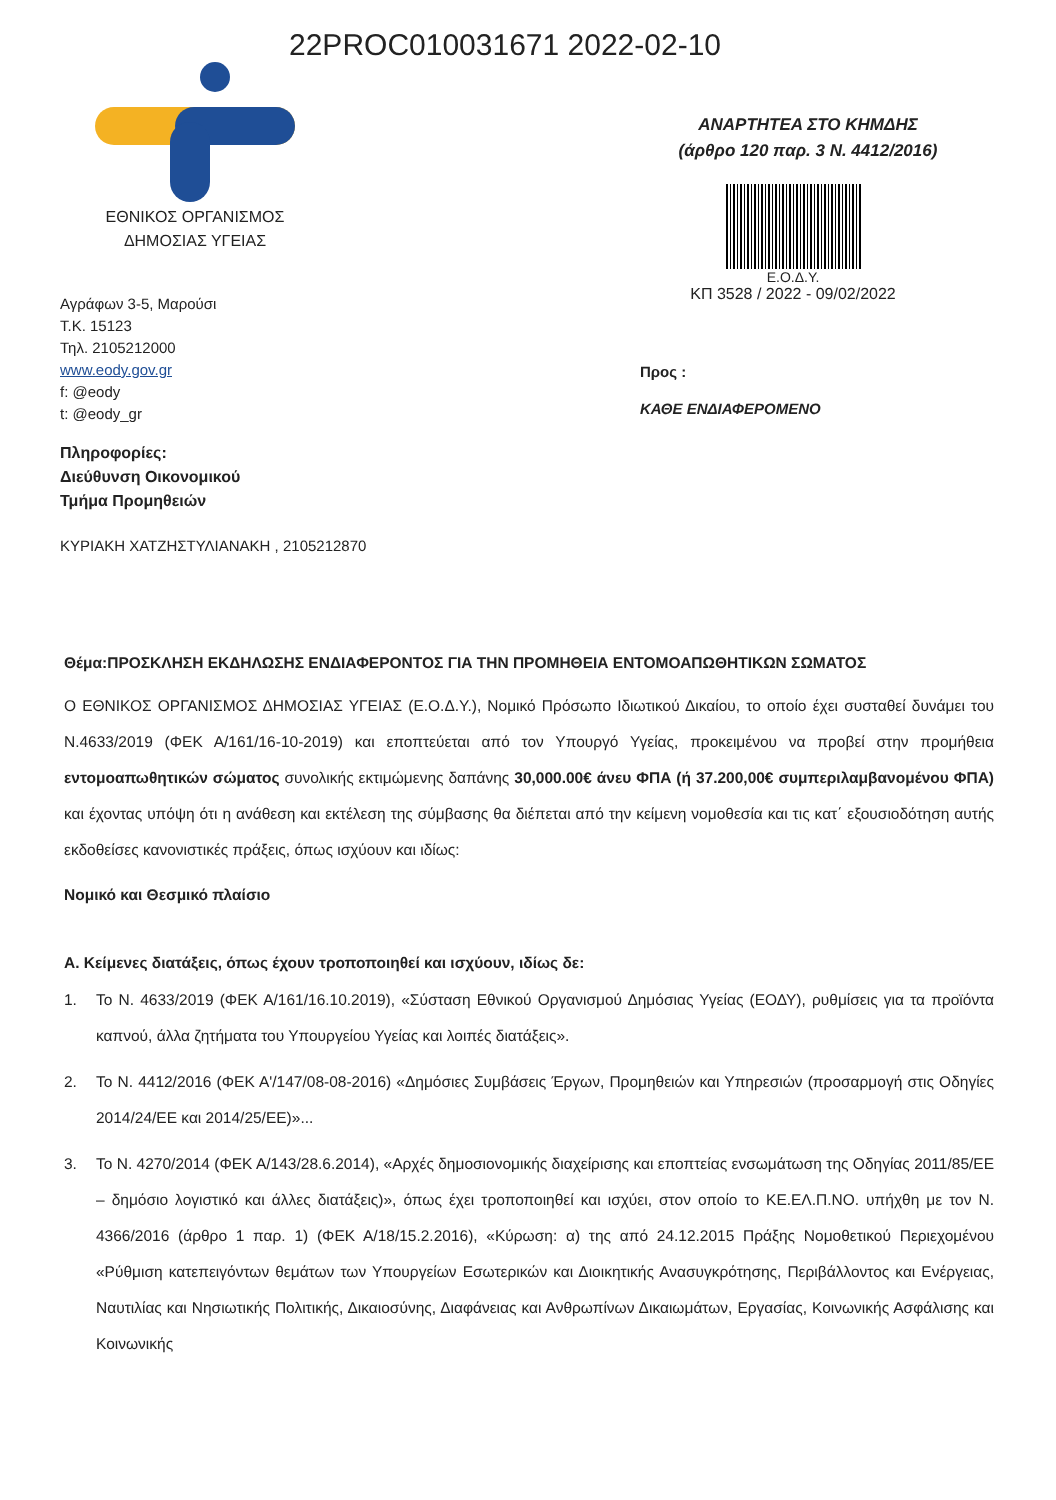22PROC010031671 2022-02-10
ΕΘΝΙΚΟΣ ΟΡΓΑΝΙΣΜΟΣ
ΔΗΜΟΣΙΑΣ ΥΓΕΙΑΣ
Αγράφων 3-5, Μαρούσι
Τ.Κ. 15123
Τηλ. 2105212000
www.eody.gov.gr
f: @eody
t: @eody_gr
Πληροφορίες:
Διεύθυνση Οικονομικού
Τμήμα Προμηθειών
ΚΥΡΙΑΚΗ ΧΑΤΖΗΣΤΥΛΙΑΝΑΚΗ , 2105212870
ΑΝΑΡΤΗΤΕΑ ΣΤΟ ΚΗΜΔΗΣ
(άρθρο 120 παρ. 3 Ν. 4412/2016)
Ε.Ο.Δ.Υ.
ΚΠ 3528 / 2022 - 09/02/2022
Προς :
ΚΑΘΕ ΕΝΔΙΑΦΕΡΟΜΕΝΟ
Θέμα:ΠΡΟΣΚΛΗΣΗ ΕΚΔΗΛΩΣΗΣ ΕΝΔΙΑΦΕΡΟΝΤΟΣ ΓΙΑ ΤΗΝ ΠΡΟΜΗΘΕΙΑ ΕΝΤΟΜΟΑΠΩΘΗΤΙΚΩΝ ΣΩΜΑΤΟΣ
Ο ΕΘΝΙΚΟΣ ΟΡΓΑΝΙΣΜΟΣ ΔΗΜΟΣΙΑΣ ΥΓΕΙΑΣ (Ε.Ο.Δ.Υ.), Νομικό Πρόσωπο Ιδιωτικού Δικαίου, το οποίο έχει συσταθεί δυνάμει του Ν.4633/2019 (ΦΕΚ Α/161/16-10-2019) και εποπτεύεται από τον Υπουργό Υγείας, προκειμένου να προβεί στην προμήθεια εντομοαπωθητικών σώματος συνολικής εκτιμώμενης δαπάνης 30,000.00€ άνευ ΦΠΑ (ή 37.200,00€ συμπεριλαμβανομένου ΦΠΑ) και έχοντας υπόψη ότι η ανάθεση και εκτέλεση της σύμβασης θα διέπεται από την κείμενη νομοθεσία και τις κατ΄ εξουσιοδότηση αυτής εκδοθείσες κανονιστικές πράξεις, όπως ισχύουν και ιδίως:
Νομικό και Θεσμικό πλαίσιο
Α. Κείμενες διατάξεις, όπως έχουν τροποποιηθεί και ισχύουν, ιδίως δε:
1. Το Ν. 4633/2019 (ΦΕΚ Α/161/16.10.2019), «Σύσταση Εθνικού Οργανισμού Δημόσιας Υγείας (ΕΟΔΥ), ρυθμίσεις για τα προϊόντα καπνού, άλλα ζητήματα του Υπουργείου Υγείας και λοιπές διατάξεις».
2. Το Ν. 4412/2016 (ΦΕΚ Α'/147/08-08-2016) «Δημόσιες Συμβάσεις Έργων, Προμηθειών και Υπηρεσιών (προσαρμογή στις Οδηγίες 2014/24/ΕΕ και 2014/25/ΕΕ)»...
3. Το Ν. 4270/2014 (ΦΕΚ Α/143/28.6.2014), «Αρχές δημοσιονομικής διαχείρισης και εποπτείας ενσωμάτωση της Οδηγίας 2011/85/ΕΕ – δημόσιο λογιστικό και άλλες διατάξεις)», όπως έχει τροποποιηθεί και ισχύει, στον οποίο το ΚΕ.ΕΛ.Π.ΝΟ. υπήχθη με τον Ν. 4366/2016 (άρθρο 1 παρ. 1) (ΦΕΚ Α/18/15.2.2016), «Κύρωση: α) της από 24.12.2015 Πράξης Νομοθετικού Περιεχομένου «Ρύθμιση κατεπειγόντων θεμάτων των Υπουργείων Εσωτερικών και Διοικητικής Ανασυγκρότησης, Περιβάλλοντος και Ενέργειας, Ναυτιλίας και Νησιωτικής Πολιτικής, Δικαιοσύνης, Διαφάνειας και Ανθρωπίνων Δικαιωμάτων, Εργασίας, Κοινωνικής Ασφάλισης και Κοινωνικής